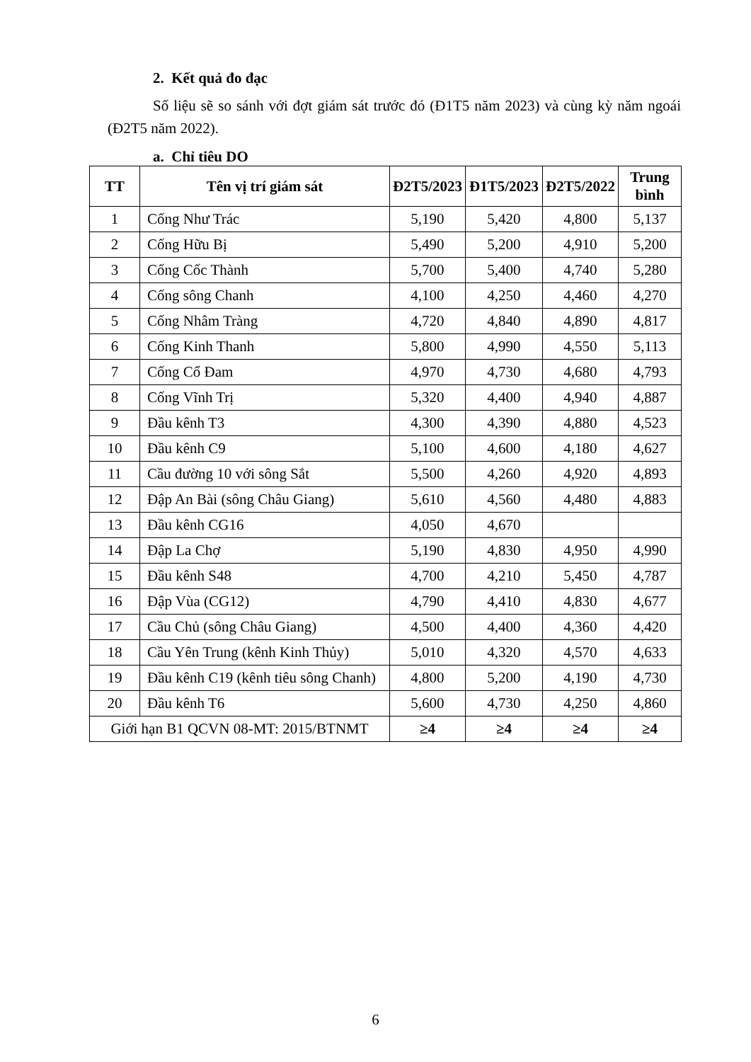2. Kết quả đo đạc
Số liệu sẽ so sánh với đợt giám sát trước đó (Đ1T5 năm 2023) và cùng kỳ năm ngoái (Đ2T5 năm 2022).
a. Chỉ tiêu DO
| TT | Tên vị trí giám sát | Đ2T5/2023 | Đ1T5/2023 | Đ2T5/2022 | Trung bình |
| --- | --- | --- | --- | --- | --- |
| 1 | Cống Như Trác | 5,190 | 5,420 | 4,800 | 5,137 |
| 2 | Cống Hữu Bị | 5,490 | 5,200 | 4,910 | 5,200 |
| 3 | Cống Cốc Thành | 5,700 | 5,400 | 4,740 | 5,280 |
| 4 | Cống sông Chanh | 4,100 | 4,250 | 4,460 | 4,270 |
| 5 | Cống Nhâm Tràng | 4,720 | 4,840 | 4,890 | 4,817 |
| 6 | Cống Kinh Thanh | 5,800 | 4,990 | 4,550 | 5,113 |
| 7 | Cống Cổ Đam | 4,970 | 4,730 | 4,680 | 4,793 |
| 8 | Cống Vĩnh Trị | 5,320 | 4,400 | 4,940 | 4,887 |
| 9 | Đầu kênh T3 | 4,300 | 4,390 | 4,880 | 4,523 |
| 10 | Đầu kênh C9 | 5,100 | 4,600 | 4,180 | 4,627 |
| 11 | Cầu đường 10 với sông Sắt | 5,500 | 4,260 | 4,920 | 4,893 |
| 12 | Đập An Bài (sông Châu Giang) | 5,610 | 4,560 | 4,480 | 4,883 |
| 13 | Đầu kênh CG16 | 4,050 | 4,670 | | |
| 14 | Đập La Chợ | 5,190 | 4,830 | 4,950 | 4,990 |
| 15 | Đầu kênh S48 | 4,700 | 4,210 | 5,450 | 4,787 |
| 16 | Đập Vùa (CG12) | 4,790 | 4,410 | 4,830 | 4,677 |
| 17 | Cầu Chủ (sông Châu Giang) | 4,500 | 4,400 | 4,360 | 4,420 |
| 18 | Cầu Yên Trung (kênh Kinh Thủy) | 5,010 | 4,320 | 4,570 | 4,633 |
| 19 | Đầu kênh C19 (kênh tiêu sông Chanh) | 4,800 | 5,200 | 4,190 | 4,730 |
| 20 | Đầu kênh T6 | 5,600 | 4,730 | 4,250 | 4,860 |
| Giới hạn B1 QCVN 08-MT: 2015/BTNMT | | ≥4 | ≥4 | ≥4 | ≥4 |
6